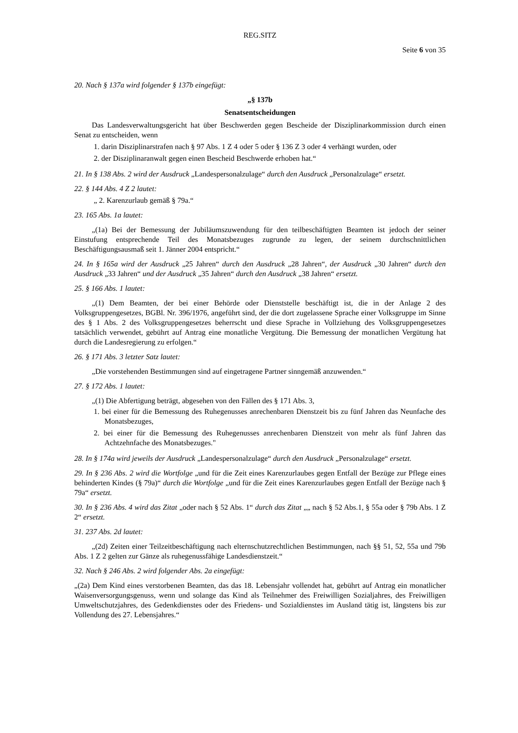REG.SITZ
Seite 6 von 35
20. Nach § 137a wird folgender § 137b eingefügt:
„§ 137b
Senatsentscheidungen
Das Landesverwaltungsgericht hat über Beschwerden gegen Bescheide der Disziplinarkommission durch einen Senat zu entscheiden, wenn
1. darin Disziplinarstrafen nach § 97 Abs. 1 Z 4 oder 5 oder § 136 Z 3 oder 4 verhängt wurden, oder
2. der Disziplinaranwalt gegen einen Bescheid Beschwerde erhoben hat.“
21. In § 138 Abs. 2 wird der Ausdruck „Landespersonalzulage“ durch den Ausdruck „Personalzulage“ ersetzt.
22. § 144 Abs. 4 Z 2 lautet:
„ 2. Karenzurlaub gemäß § 79a.“
23. 165 Abs. 1a lautet:
„(1a) Bei der Bemessung der Jubiläumszuwendung für den teilbeschäftigten Beamten ist jedoch der seiner Einstufung entsprechende Teil des Monatsbezuges zugrunde zu legen, der seinem durchschnittlichen Beschäftigungsausmaß seit 1. Jänner 2004 entspricht.“
24. In § 165a wird der Ausdruck „25 Jahren“ durch den Ausdruck „28 Jahren“, der Ausdruck „30 Jahren“ durch den Ausdruck „33 Jahren“ und der Ausdruck „35 Jahren“ durch den Ausdruck „38 Jahren“ ersetzt.
25. § 166 Abs. 1 lautet:
„(1) Dem Beamten, der bei einer Behörde oder Dienststelle beschäftigt ist, die in der Anlage 2 des Volksgruppengesetzes, BGBl. Nr. 396/1976, angeführt sind, der die dort zugelassene Sprache einer Volksgruppe im Sinne des § 1 Abs. 2 des Volksgruppengesetzes beherrscht und diese Sprache in Vollziehung des Volksgruppengesetzes tatsächlich verwendet, gebührt auf Antrag eine monatliche Vergütung. Die Bemessung der monatlichen Vergütung hat durch die Landesregierung zu erfolgen.“
26. § 171 Abs. 3 letzter Satz lautet:
„Die vorstehenden Bestimmungen sind auf eingetragene Partner sinngemäß anzuwenden.“
27. § 172 Abs. 1 lautet:
„(1) Die Abfertigung beträgt, abgesehen von den Fällen des § 171 Abs. 3,
1. bei einer für die Bemessung des Ruhegenusses anrechenbaren Dienstzeit bis zu fünf Jahren das Neunfache des Monatsbezuges,
2. bei einer für die Bemessung des Ruhegenusses anrechenbaren Dienstzeit von mehr als fünf Jahren das Achtzehnfache des Monatsbezuges."
28. In § 174a wird jeweils der Ausdruck „Landespersonalzulage“ durch den Ausdruck „Personalzulage“ ersetzt.
29. In § 236 Abs. 2 wird die Wortfolge „und für die Zeit eines Karenzurlaubes gegen Entfall der Bezüge zur Pflege eines behinderten Kindes (§ 79a)“ durch die Wortfolge „und für die Zeit eines Karenzurlaubes gegen Entfall der Bezüge nach § 79a“ ersetzt.
30. In § 236 Abs. 4 wird das Zitat „oder nach § 52 Abs. 1“ durch das Zitat „„ nach § 52 Abs.1, § 55a oder § 79b Abs. 1 Z 2“ ersetzt.
31. 237 Abs. 2d lautet:
„(2d) Zeiten einer Teilzeitbeschäftigung nach elternschutzrechtlichen Bestimmungen, nach §§ 51, 52, 55a und 79b Abs. 1 Z 2 gelten zur Gänze als ruhegenussfähige Landesdienstzeit.“
32. Nach § 246 Abs. 2 wird folgender Abs. 2a eingefügt:
„(2a) Dem Kind eines verstorbenen Beamten, das das 18. Lebensjahr vollendet hat, gebührt auf Antrag ein monatlicher Waisenversorgungsgenuss, wenn und solange das Kind als Teilnehmer des Freiwilligen Sozialjahres, des Freiwilligen Umweltschutzjahres, des Gedenkdienstes oder des Friedens- und Sozialdienstes im Ausland tätig ist, längstens bis zur Vollendung des 27. Lebensjahres.“